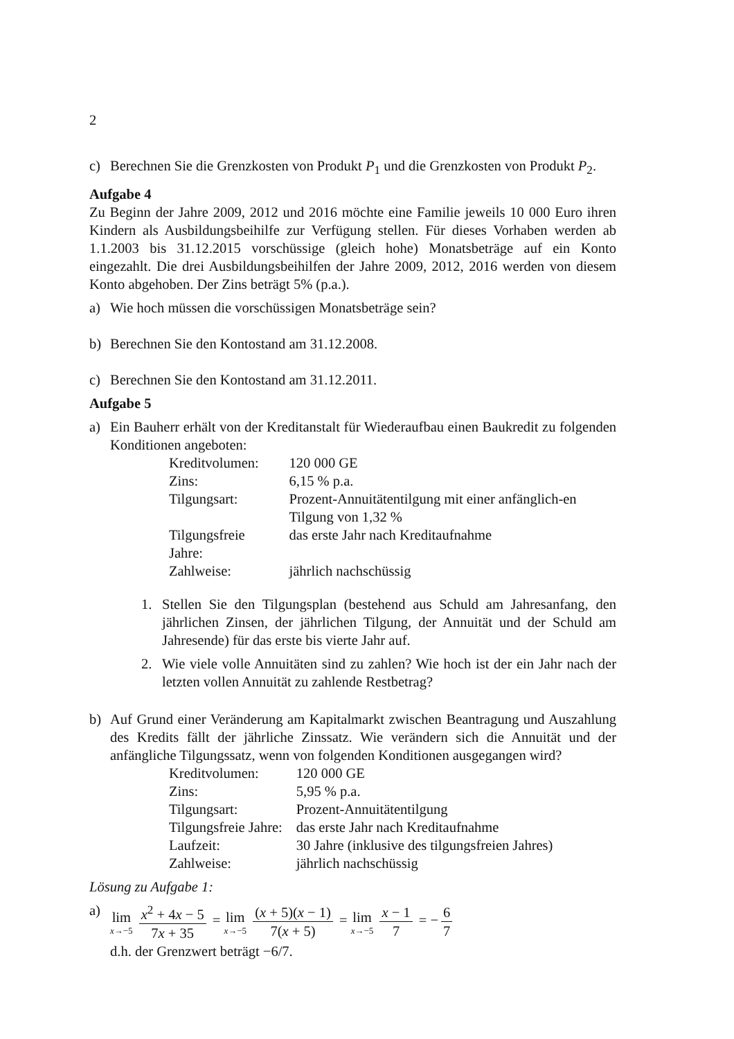2
c) Berechnen Sie die Grenzkosten von Produkt P<sub>1</sub> und die Grenzkosten von Produkt P<sub>2</sub>.
Aufgabe 4
Zu Beginn der Jahre 2009, 2012 und 2016 möchte eine Familie jeweils 10 000 Euro ihren Kindern als Ausbildungsbeihilfe zur Verfügung stellen. Für dieses Vorhaben werden ab 1.1.2003 bis 31.12.2015 vorschüssige (gleich hohe) Monatsbeträge auf ein Konto eingezahlt. Die drei Ausbildungsbeihilfen der Jahre 2009, 2012, 2016 werden von diesem Konto abgehoben. Der Zins beträgt 5% (p.a.).
a) Wie hoch müssen die vorschüssigen Monatsbeträge sein?
b) Berechnen Sie den Kontostand am 31.12.2008.
c) Berechnen Sie den Kontostand am 31.12.2011.
Aufgabe 5
a) Ein Bauherr erhält von der Kreditanstalt für Wiederaufbau einen Baukredit zu folgenden Konditionen angeboten:
| Kreditvolumen: | 120 000 GE |
| Zins: | 6,15 % p.a. |
| Tilgungsart: | Prozent-Annuitätentilgung mit einer anfänglich-en Tilgung von 1,32 % |
| Tilgungsfreie Jahre: | das erste Jahr nach Kreditaufnahme |
| Zahlweise: | jährlich nachschüssig |
1. Stellen Sie den Tilgungsplan (bestehend aus Schuld am Jahresanfang, den jährlichen Zinsen, der jährlichen Tilgung, der Annuität und der Schuld am Jahresende) für das erste bis vierte Jahr auf.
2. Wie viele volle Annuitäten sind zu zahlen? Wie hoch ist der ein Jahr nach der letzten vollen Annuität zu zahlende Restbetrag?
b) Auf Grund einer Veränderung am Kapitalmarkt zwischen Beantragung und Auszahlung des Kredits fällt der jährliche Zinssatz. Wie verändern sich die Annuität und der anfängliche Tilgungssatz, wenn von folgenden Konditionen ausgegangen wird?
| Kreditvolumen: | 120 000 GE |
| Zins: | 5,95 % p.a. |
| Tilgungsart: | Prozent-Annuitätentilgung |
| Tilgungsfreie Jahre: | das erste Jahr nach Kreditaufnahme |
| Laufzeit: | 30 Jahre (inklusive des tilgungsfreien Jahres) |
| Zahlweise: | jährlich nachschüssig |
Lösung zu Aufgabe 1:
a) lim x→−5 x<sup>2</sup> + 4x − 5 7x + 35 = lim x→−5 (x + 5)(x − 1) 7(x + 5) = lim x→−5 x − 1 7 = − 6 7
d.h. der Grenzwert beträgt −6/7.